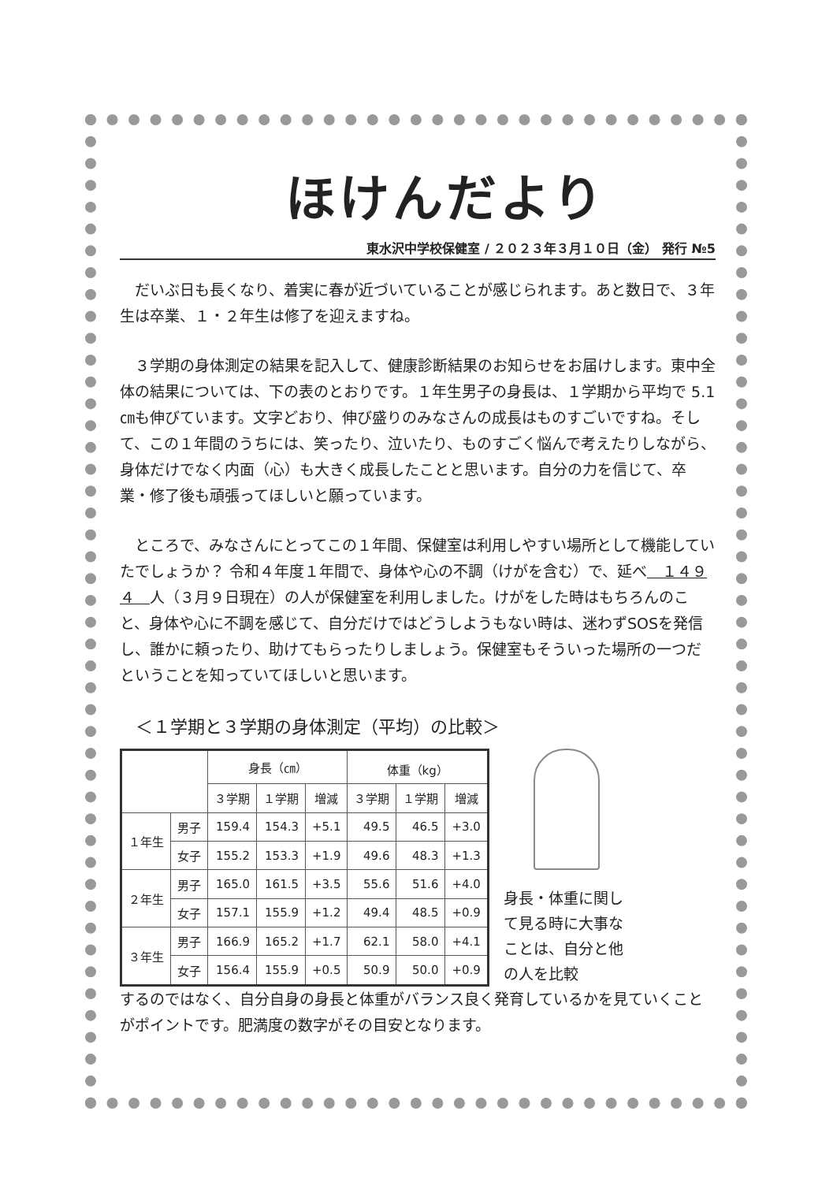ほけんだより
東水沢中学校保健室 / ２０２３年３月１０日（金） 発行 №5
だいぶ日も長くなり、着実に春が近づいていることが感じられます。あと数日で、３年生は卒業、１・２年生は修了を迎えますね。
３学期の身体測定の結果を記入して、健康診断結果のお知らせをお届けします。東中全体の結果については、下の表のとおりです。１年生男子の身長は、１学期から平均で 5.1 ㎝も伸びています。文字どおり、伸び盛りのみなさんの成長はものすごいですね。そして、この１年間のうちには、笑ったり、泣いたり、ものすごく悩んで考えたりしながら、身体だけでなく内面（心）も大きく成長したことと思います。自分の力を信じて、卒業・修了後も頑張ってほしいと願っています。
ところで、みなさんにとってこの１年間、保健室は利用しやすい場所として機能していたでしょうか？ 令和４年度１年間で、身体や心の不調（けがを含む）で、延べ　１４９４　人（３月９日現在）の人が保健室を利用しました。けがをした時はもちろんのこと、身体や心に不調を感じて、自分だけではどうしようもない時は、迷わずSOSを発信し、誰かに頼ったり、助けてもらったりしましょう。保健室もそういった場所の一つだということを知っていてほしいと思います。
＜１学期と３学期の身体測定（平均）の比較＞
| | | 身長（㎝） | | | 体重（kg） | | |
| --- | --- | --- | --- | --- | --- | --- | --- |
| | | ３学期 | １学期 | 増減 | ３学期 | １学期 | 増減 |
| １年生 | 男子 | 159.4 | 154.3 | +5.1 | 49.5 | 46.5 | +3.0 |
| | 女子 | 155.2 | 153.3 | +1.9 | 49.6 | 48.3 | +1.3 |
| ２年生 | 男子 | 165.0 | 161.5 | +3.5 | 55.6 | 51.6 | +4.0 |
| | 女子 | 157.1 | 155.9 | +1.2 | 49.4 | 48.5 | +0.9 |
| ３年生 | 男子 | 166.9 | 165.2 | +1.7 | 62.1 | 58.0 | +4.1 |
| | 女子 | 156.4 | 155.9 | +0.5 | 50.9 | 50.0 | +0.9 |
身長・体重に関して見る時に大事なことは、自分と他の人を比較
するのではなく、自分自身の身長と体重がバランス良く発育しているかを見ていくことがポイントです。肥満度の数字がその目安となります。